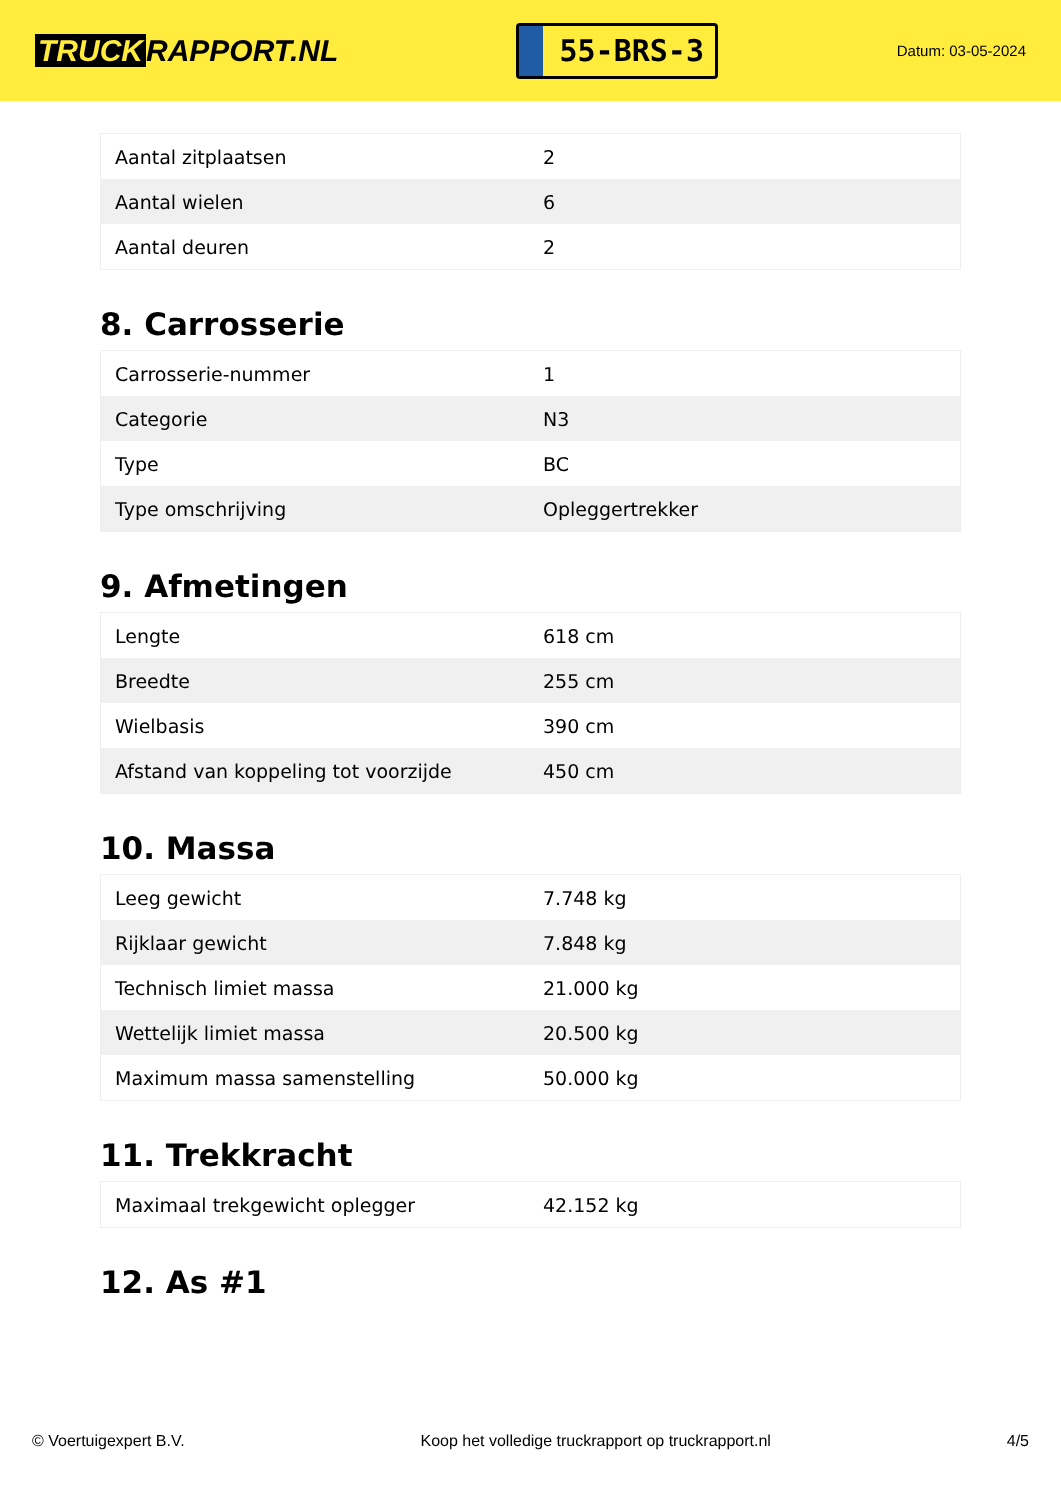TRUCK RAPPORT.NL
55-BRS-3
Datum: 03-05-2024
| Aantal zitplaatsen | 2 |
| Aantal wielen | 6 |
| Aantal deuren | 2 |
8. Carrosserie
| Carrosserie-nummer | 1 |
| Categorie | N3 |
| Type | BC |
| Type omschrijving | Opleggertrekker |
9. Afmetingen
| Lengte | 618 cm |
| Breedte | 255 cm |
| Wielbasis | 390 cm |
| Afstand van koppeling tot voorzijde | 450 cm |
10. Massa
| Leeg gewicht | 7.748 kg |
| Rijklaar gewicht | 7.848 kg |
| Technisch limiet massa | 21.000 kg |
| Wettelijk limiet massa | 20.500 kg |
| Maximum massa samenstelling | 50.000 kg |
11. Trekkracht
| Maximaal trekgewicht oplegger | 42.152 kg |
12. As #1
© Voertuigexpert B.V. Koop het volledige truckrapport op truckrapport.nl 4/5